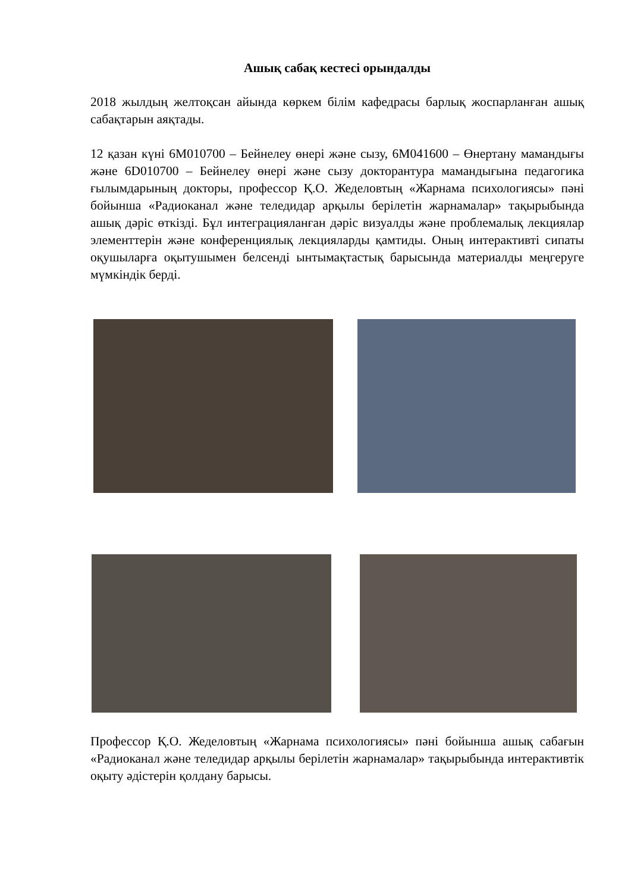Ашық сабақ кестесі орындалды
2018 жылдың желтоқсан айында көркем білім кафедрасы барлық жоспарланған ашық сабақтарын аяқтады.
12 қазан күні 6М010700 – Бейнелеу өнері және сызу, 6М041600 – Өнертану мамандығы және 6D010700 – Бейнелеу өнері және сызу докторантура мамандығына педагогика ғылымдарының докторы, профессор Қ.О. Жеделовтың «Жарнама психологиясы» пәні бойынша «Радиоканал және теледидар арқылы берілетін жарнамалар» тақырыбында ашық дәріс өткізді. Бұл интеграцияланған дәріс визуалды және проблемалық лекциялар элементтерін және конференциялық лекцияларды қамтиды. Оның интерактивті сипаты оқушыларға оқытушымен белсенді ынтымақтастық барысында материалды меңгеруге мүмкіндік берді.
Профессор Қ.О. Жеделовтың «Жарнама психологиясы» пәні бойынша ашық сабағын «Радиоканал және теледидар арқылы берілетін жарнамалар» тақырыбында интерактивтік оқыту әдістерін қолдану барысы.